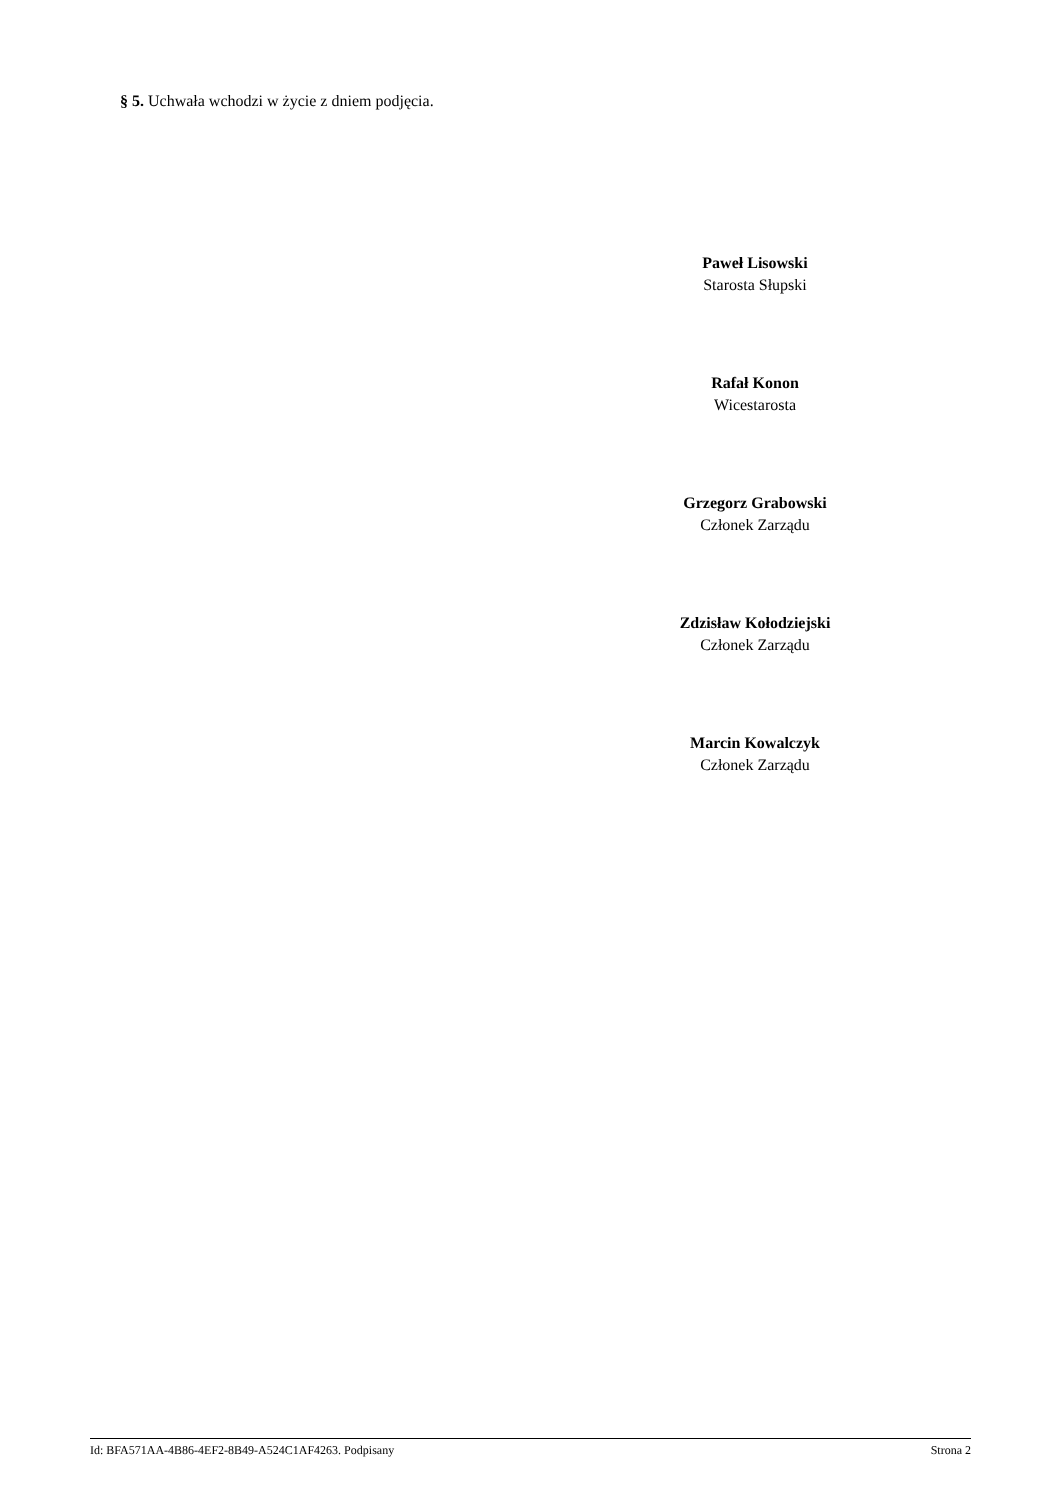§ 5. Uchwała wchodzi w życie z dniem podjęcia.
Paweł Lisowski
Starosta Słupski
Rafał Konon
Wicestarosta
Grzegorz Grabowski
Członek Zarządu
Zdzisław Kołodziejski
Członek Zarządu
Marcin Kowalczyk
Członek Zarządu
Id: BFA571AA-4B86-4EF2-8B49-A524C1AF4263. Podpisany Strona 2